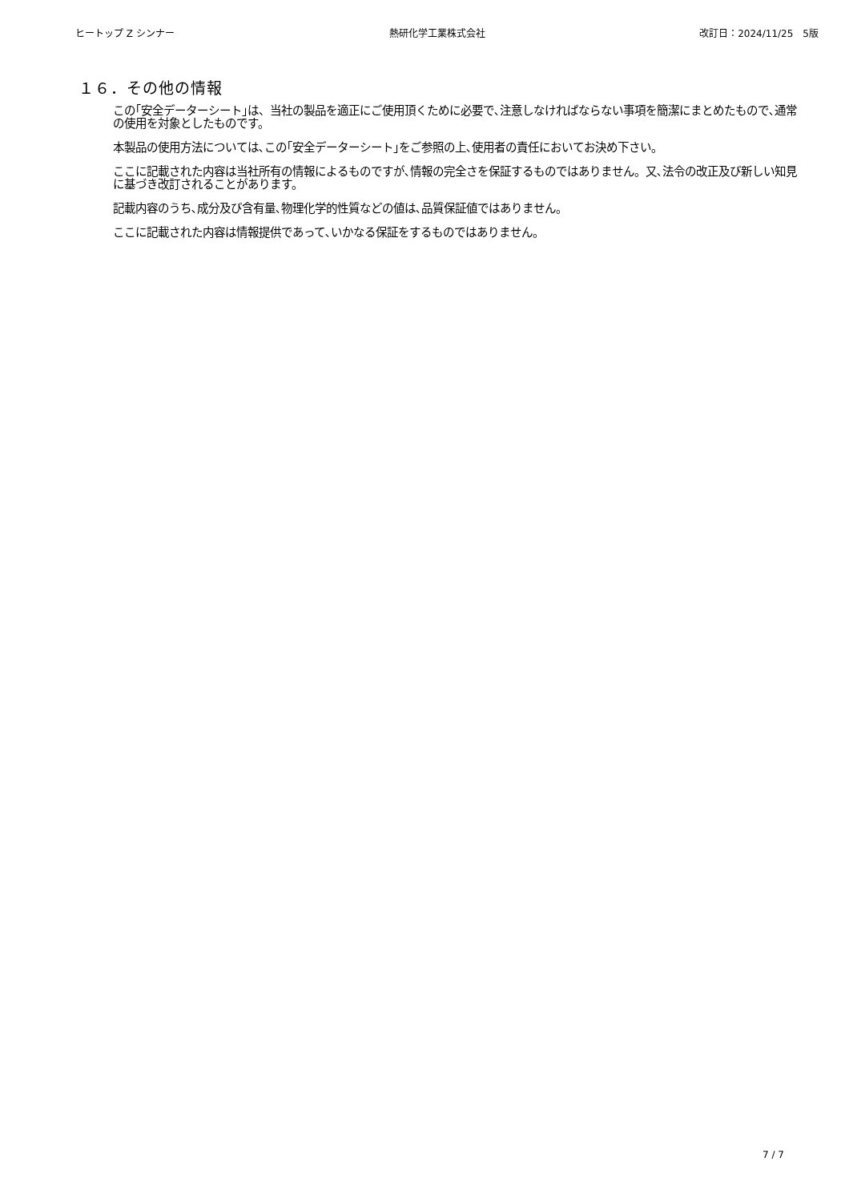ヒートップ Z シンナー 熱研化学工業株式会社 改訂日：2024/11/25　5版
１６．その他の情報
この｢安全データーシート｣は、当社の製品を適正にご使用頂くために必要で､注意しなければならない事項を簡潔にまとめたもので､通常の使用を対象としたものです。
本製品の使用方法については､この｢安全データーシート｣をご参照の上､使用者の責任においてお決め下さい。
ここに記載された内容は当社所有の情報によるものですが､情報の完全さを保証するものではありません。又､法令の改正及び新しい知見に基づき改訂されることがあります。
記載内容のうち､成分及び含有量､物理化学的性質などの値は､品質保証値ではありません。
ここに記載された内容は情報提供であって､いかなる保証をするものではありません。
7 / 7